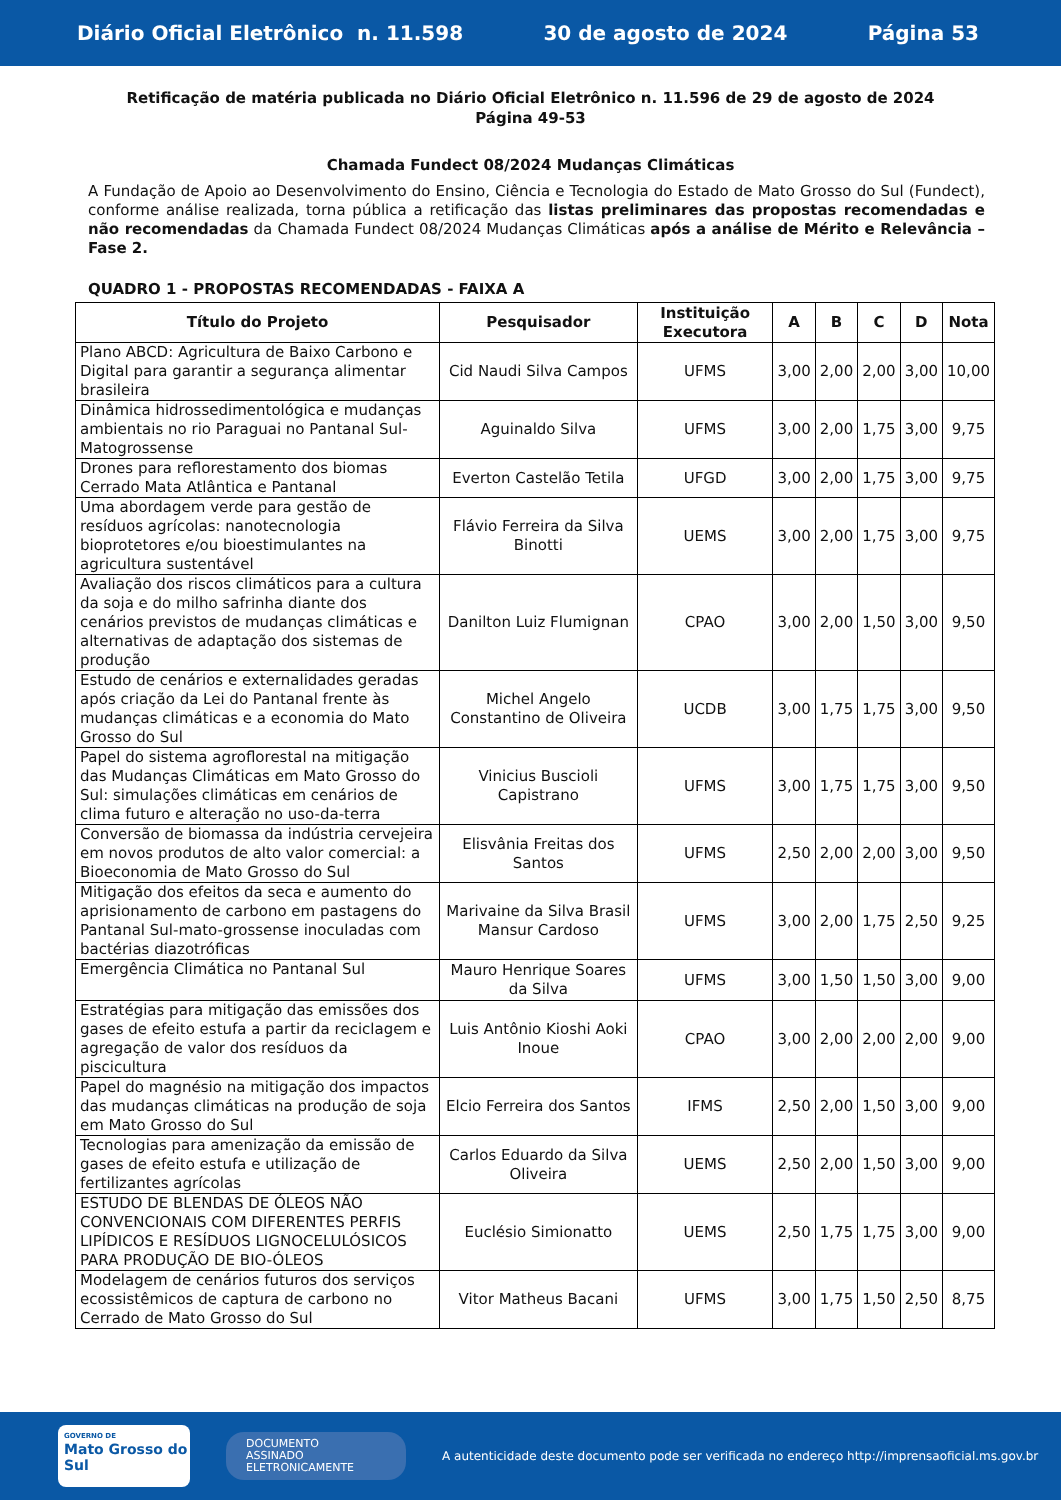Diário Oficial Eletrônico n. 11.598 30 de agosto de 2024 Página 53
Retificação de matéria publicada no Diário Oficial Eletrônico n. 11.596 de 29 de agosto de 2024
Página 49-53
Chamada Fundect 08/2024 Mudanças Climáticas
A Fundação de Apoio ao Desenvolvimento do Ensino, Ciência e Tecnologia do Estado de Mato Grosso do Sul (Fundect), conforme análise realizada, torna pública a retificação das listas preliminares das propostas recomendadas e não recomendadas da Chamada Fundect 08/2024 Mudanças Climáticas após a análise de Mérito e Relevância – Fase 2.
QUADRO 1 - PROPOSTAS RECOMENDADAS - FAIXA A
| Título do Projeto | Pesquisador | Instituição Executora | A | B | C | D | Nota |
| --- | --- | --- | --- | --- | --- | --- | --- |
| Plano ABCD: Agricultura de Baixo Carbono e Digital para garantir a segurança alimentar brasileira | Cid Naudi Silva Campos | UFMS | 3,00 | 2,00 | 2,00 | 3,00 | 10,00 |
| Dinâmica hidrossedimentológica e mudanças ambientais no rio Paraguai no Pantanal Sul- Matogrossense | Aguinaldo Silva | UFMS | 3,00 | 2,00 | 1,75 | 3,00 | 9,75 |
| Drones para reflorestamento dos biomas Cerrado Mata Atlântica e Pantanal | Everton Castelão Tetila | UFGD | 3,00 | 2,00 | 1,75 | 3,00 | 9,75 |
| Uma abordagem verde para gestão de resíduos agrícolas: nanotecnologia bioprotetores e/ou bioestimulantes na agricultura sustentável | Flávio Ferreira da Silva Binotti | UEMS | 3,00 | 2,00 | 1,75 | 3,00 | 9,75 |
| Avaliação dos riscos climáticos para a cultura da soja e do milho safrinha diante dos cenários previstos de mudanças climáticas e alternativas de adaptação dos sistemas de produção | Danilton Luiz Flumignan | CPAO | 3,00 | 2,00 | 1,50 | 3,00 | 9,50 |
| Estudo de cenários e externalidades geradas após criação da Lei do Pantanal frente às mudanças climáticas e a economia do Mato Grosso do Sul | Michel Angelo Constantino de Oliveira | UCDB | 3,00 | 1,75 | 1,75 | 3,00 | 9,50 |
| Papel do sistema agroflorestal na mitigação das Mudanças Climáticas em Mato Grosso do Sul: simulações climáticas em cenários de clima futuro e alteração no uso-da-terra | Vinicius Buscioli Capistrano | UFMS | 3,00 | 1,75 | 1,75 | 3,00 | 9,50 |
| Conversão de biomassa da indústria cervejeira em novos produtos de alto valor comercial: a Bioeconomia de Mato Grosso do Sul | Elisvânia Freitas dos Santos | UFMS | 2,50 | 2,00 | 2,00 | 3,00 | 9,50 |
| Mitigação dos efeitos da seca e aumento do aprisionamento de carbono em pastagens do Pantanal Sul-mato-grossense inoculadas com bactérias diazotróficas | Marivaine da Silva Brasil Mansur Cardoso | UFMS | 3,00 | 2,00 | 1,75 | 2,50 | 9,25 |
| Emergência Climática no Pantanal Sul | Mauro Henrique Soares da Silva | UFMS | 3,00 | 1,50 | 1,50 | 3,00 | 9,00 |
| Estratégias para mitigação das emissões dos gases de efeito estufa a partir da reciclagem e agregação de valor dos resíduos da piscicultura | Luis Antônio Kioshi Aoki Inoue | CPAO | 3,00 | 2,00 | 2,00 | 2,00 | 9,00 |
| Papel do magnésio na mitigação dos impactos das mudanças climáticas na produção de soja em Mato Grosso do Sul | Elcio Ferreira dos Santos | IFMS | 2,50 | 2,00 | 1,50 | 3,00 | 9,00 |
| Tecnologias para amenização da emissão de gases de efeito estufa e utilização de fertilizantes agrícolas | Carlos Eduardo da Silva Oliveira | UEMS | 2,50 | 2,00 | 1,50 | 3,00 | 9,00 |
| ESTUDO DE BLENDAS DE ÓLEOS NÃO CONVENCIONAIS COM DIFERENTES PERFIS LIPÍDICOS E RESÍDUOS LIGNOCELULÓSICOS PARA PRODUÇÃO DE BIO-ÓLEOS | Euclésio Simionatto | UEMS | 2,50 | 1,75 | 1,75 | 3,00 | 9,00 |
| Modelagem de cenários futuros dos serviços ecossistêmicos de captura de carbono no Cerrado de Mato Grosso do Sul | Vitor Matheus Bacani | UFMS | 3,00 | 1,75 | 1,50 | 2,50 | 8,75 |
GOVERNO DE
Mato Grosso do Sul
DOCUMENTO
ASSINADO
ELETRONICAMENTE
A autenticidade deste documento pode ser verificada no endereço http://imprensaoficial.ms.gov.br